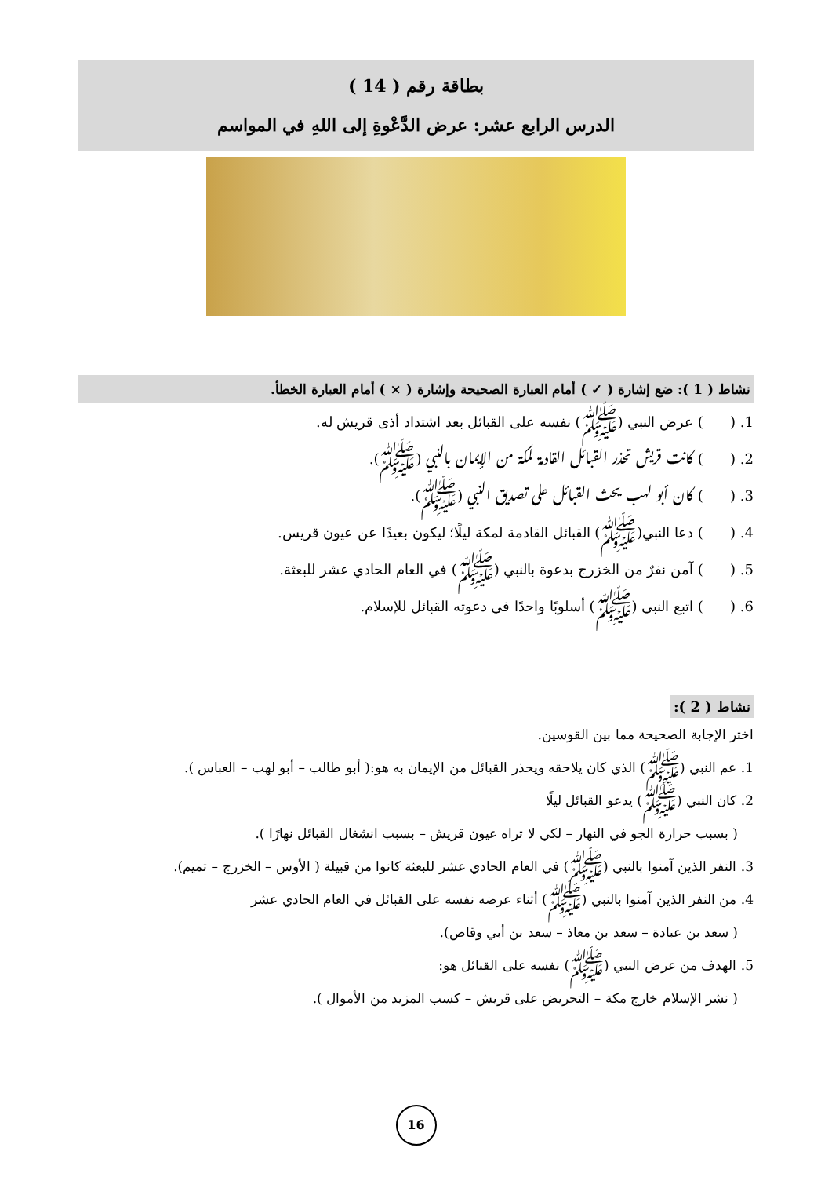بطاقة رقم ( 14 )
الدرس الرابع عشر: عرض الدَّعْوةِ إلى اللهِ في المواسم
نشاط ( 1 ): ضع إشارة ( ✓ ) أمام العبارة الصحيحة وإشارة ( × ) أمام العبارة الخطأ.
1. ( ) عرض النبي (ﷺ) نفسه على القبائل بعد اشتداد أذى قريش له.
2. ( ) كانت قريش تحذر القبائل القادمة لمكة من الإيمان بالنبي (ﷺ).
3. ( ) كان أبو لهب يحث القبائل على تصديق النبي (ﷺ).
4. ( ) دعا النبي(ﷺ) القبائل القادمة لمكة ليلًا؛ ليكون بعيدًا عن عيون قريس.
5. ( ) آمن نفرٌ من الخزرج بدعوة بالنبي (ﷺ) في العام الحادي عشر للبعثة.
6. ( ) اتبع النبي (ﷺ) أسلوبًا واحدًا في دعوته القبائل للإسلام.
نشاط ( 2 ):
اختر الإجابة الصحيحة مما بين القوسين.
1. عم النبي (ﷺ) الذي كان يلاحقه ويحذر القبائل من الإيمان به هو:( أبو طالب – أبو لهب – العباس ).
2. كان النبي (ﷺ) يدعو القبائل ليلًا
( بسبب حرارة الجو في النهار – لكي لا تراه عيون قريش – بسبب انشغال القبائل نهارًا ).
3. النفر الذين آمنوا بالنبي (ﷺ) في العام الحادي عشر للبعثة كانوا من قبيلة ( الأوس – الخزرج – تميم).
4. من النفر الذين آمنوا بالنبي (ﷺ) أثناء عرضه نفسه على القبائل في العام الحادي عشر
( سعد بن عبادة – سعد بن معاذ – سعد بن أبي وقاص).
5. الهدف من عرض النبي (ﷺ) نفسه على القبائل هو:
( نشر الإسلام خارج مكة – التحريض على قريش – كسب المزيد من الأموال ).
16